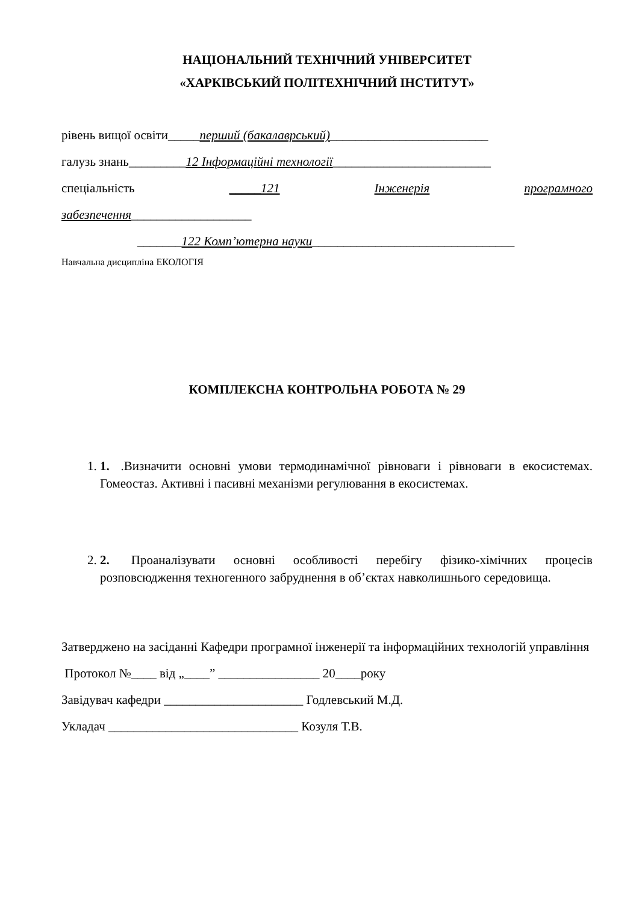НАЦІОНАЛЬНИЙ ТЕХНІЧНИЙ УНІВЕРСИТЕТ
«ХАРКІВСЬКИЙ ПОЛІТЕХНІЧНИЙ ІНСТИТУТ»
рівень вищої освіти_____перший (бакалаврський)_________________________
галузь знань_________12 Інформаційні технології_________________________
спеціальність _____121 Інженерія програмного
забезпечення___________________
_______122 Комп’ютерна науки________________________________
Навчальна дисципліна ЕКОЛОГІЯ
КОМПЛЕКСНА КОНТРОЛЬНА РОБОТА № 29
1. 1. .Визначити основні умови термодинамічної рівноваги і рівноваги в екосистемах. Гомеостаз. Активні і пасивні механізми регулювання в екосистемах.
2. 2. Проаналізувати основні особливості перебігу фізико-хімічних процесів розповсюдження техногенного забруднення в об’єктах навколишнього середовища.
Затверджено на засіданні Кафедри програмної інженерії та інформаційних технологій управління
Протокол №____ від „____” ________________ 20____року
Завідувач кафедри ______________________ Годлевський М.Д.
Укладач ______________________________ Козуля Т.В.